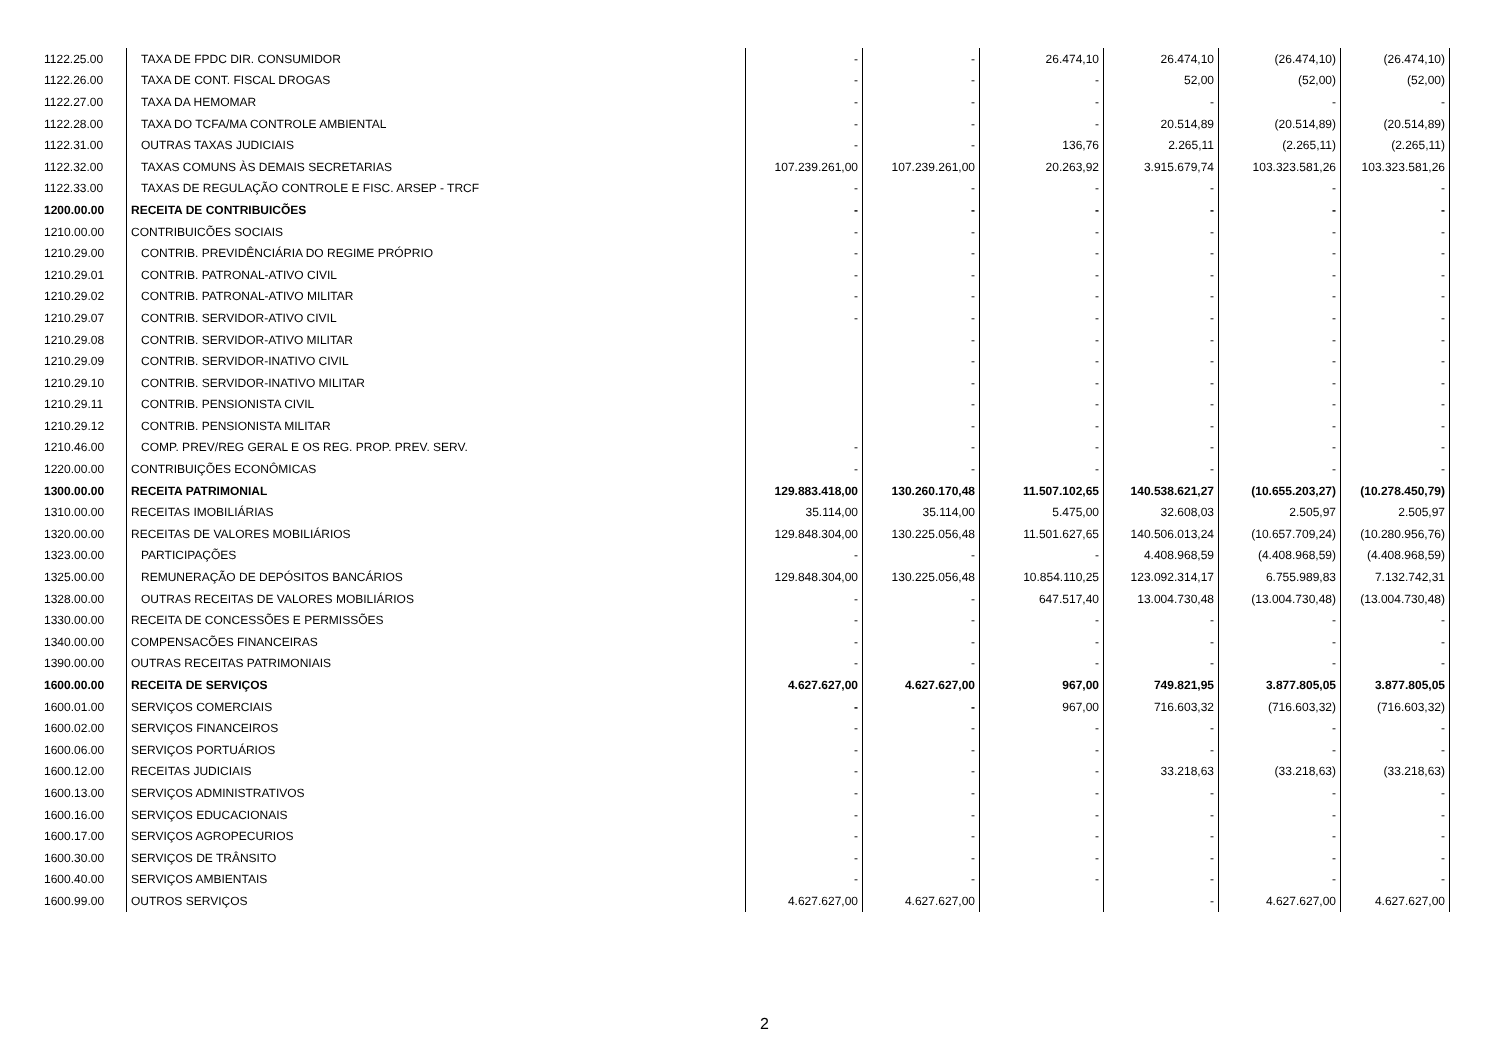| 1122.25.00 | TAXA DE FPDC DIR. CONSUMIDOR | - | - | 26.474,10 | 26.474,10 | (26.474,10) | (26.474,10) |
| 1122.26.00 | TAXA DE CONT. FISCAL DROGAS | - | - | - | 52,00 | (52,00) | (52,00) |
| 1122.27.00 | TAXA DA HEMOMAR | - | - | - | - | - | - |
| 1122.28.00 | TAXA DO TCFA/MA CONTROLE AMBIENTAL | - | - | - | 20.514,89 | (20.514,89) | (20.514,89) |
| 1122.31.00 | OUTRAS TAXAS JUDICIAIS | - | - | 136,76 | 2.265,11 | (2.265,11) | (2.265,11) |
| 1122.32.00 | TAXAS COMUNS ÀS DEMAIS SECRETARIAS | 107.239.261,00 | 107.239.261,00 | 20.263,92 | 3.915.679,74 | 103.323.581,26 | 103.323.581,26 |
| 1122.33.00 | TAXAS DE REGULAÇÃO CONTROLE E FISC. ARSEP - TRCF | - | - | - | - | - | - |
| 1200.00.00 | RECEITA DE CONTRIBUICÕES | - | - | - | - | - | - |
| 1210.00.00 | CONTRIBUICÕES SOCIAIS | - | - | - | - | - | - |
| 1210.29.00 | CONTRIB. PREVIDÊNCIÁRIA DO REGIME PRÓPRIO | - | - | - | - | - | - |
| 1210.29.01 | CONTRIB. PATRONAL-ATIVO CIVIL | - | - | - | - | - | - |
| 1210.29.02 | CONTRIB. PATRONAL-ATIVO MILITAR | - | - | - | - | - | - |
| 1210.29.07 | CONTRIB. SERVIDOR-ATIVO CIVIL | - | - | - | - | - | - |
| 1210.29.08 | CONTRIB. SERVIDOR-ATIVO MILITAR | | - | - | - | - | - |
| 1210.29.09 | CONTRIB. SERVIDOR-INATIVO CIVIL | | - | - | - | - | - |
| 1210.29.10 | CONTRIB. SERVIDOR-INATIVO MILITAR | | - | - | - | - | - |
| 1210.29.11 | CONTRIB. PENSIONISTA CIVIL | | - | - | - | - | - |
| 1210.29.12 | CONTRIB. PENSIONISTA MILITAR | | - | - | - | - | - |
| 1210.46.00 | COMP. PREV/REG GERAL E OS REG. PROP. PREV. SERV. | - | - | - | - | - | - |
| 1220.00.00 | CONTRIBUIÇÕES ECONÔMICAS | - | - | - | - | - | - |
| 1300.00.00 | RECEITA PATRIMONIAL | 129.883.418,00 | 130.260.170,48 | 11.507.102,65 | 140.538.621,27 | (10.655.203,27) | (10.278.450,79) |
| 1310.00.00 | RECEITAS IMOBILIÁRIAS | 35.114,00 | 35.114,00 | 5.475,00 | 32.608,03 | 2.505,97 | 2.505,97 |
| 1320.00.00 | RECEITAS DE VALORES MOBILIÁRIOS | 129.848.304,00 | 130.225.056,48 | 11.501.627,65 | 140.506.013,24 | (10.657.709,24) | (10.280.956,76) |
| 1323.00.00 | PARTICIPAÇÕES | - | - | - | 4.408.968,59 | (4.408.968,59) | (4.408.968,59) |
| 1325.00.00 | REMUNERAÇÃO DE DEPÓSITOS BANCÁRIOS | 129.848.304,00 | 130.225.056,48 | 10.854.110,25 | 123.092.314,17 | 6.755.989,83 | 7.132.742,31 |
| 1328.00.00 | OUTRAS RECEITAS DE VALORES MOBILIÁRIOS | - | - | 647.517,40 | 13.004.730,48 | (13.004.730,48) | (13.004.730,48) |
| 1330.00.00 | RECEITA DE CONCESSÕES E PERMISSÕES | - | - | - | - | - | - |
| 1340.00.00 | COMPENSACÕES FINANCEIRAS | - | - | - | - | - | - |
| 1390.00.00 | OUTRAS RECEITAS PATRIMONIAIS | - | - | - | - | - | - |
| 1600.00.00 | RECEITA DE SERVIÇOS | 4.627.627,00 | 4.627.627,00 | 967,00 | 749.821,95 | 3.877.805,05 | 3.877.805,05 |
| 1600.01.00 | SERVIÇOS COMERCIAIS | - | - | 967,00 | 716.603,32 | (716.603,32) | (716.603,32) |
| 1600.02.00 | SERVIÇOS FINANCEIROS | - | - | - | - | - | - |
| 1600.06.00 | SERVIÇOS PORTUÁRIOS | - | - | - | - | - | - |
| 1600.12.00 | RECEITAS JUDICIAIS | - | - | - | 33.218,63 | (33.218,63) | (33.218,63) |
| 1600.13.00 | SERVIÇOS ADMINISTRATIVOS | - | - | - | - | - | - |
| 1600.16.00 | SERVIÇOS EDUCACIONAIS | - | - | - | - | - | - |
| 1600.17.00 | SERVIÇOS AGROPECURIOS | - | - | - | - | - | - |
| 1600.30.00 | SERVIÇOS DE TRÂNSITO | - | - | - | - | - | - |
| 1600.40.00 | SERVIÇOS AMBIENTAIS | - | - | - | - | - | - |
| 1600.99.00 | OUTROS SERVIÇOS | 4.627.627,00 | 4.627.627,00 | | - | 4.627.627,00 | 4.627.627,00 |
2